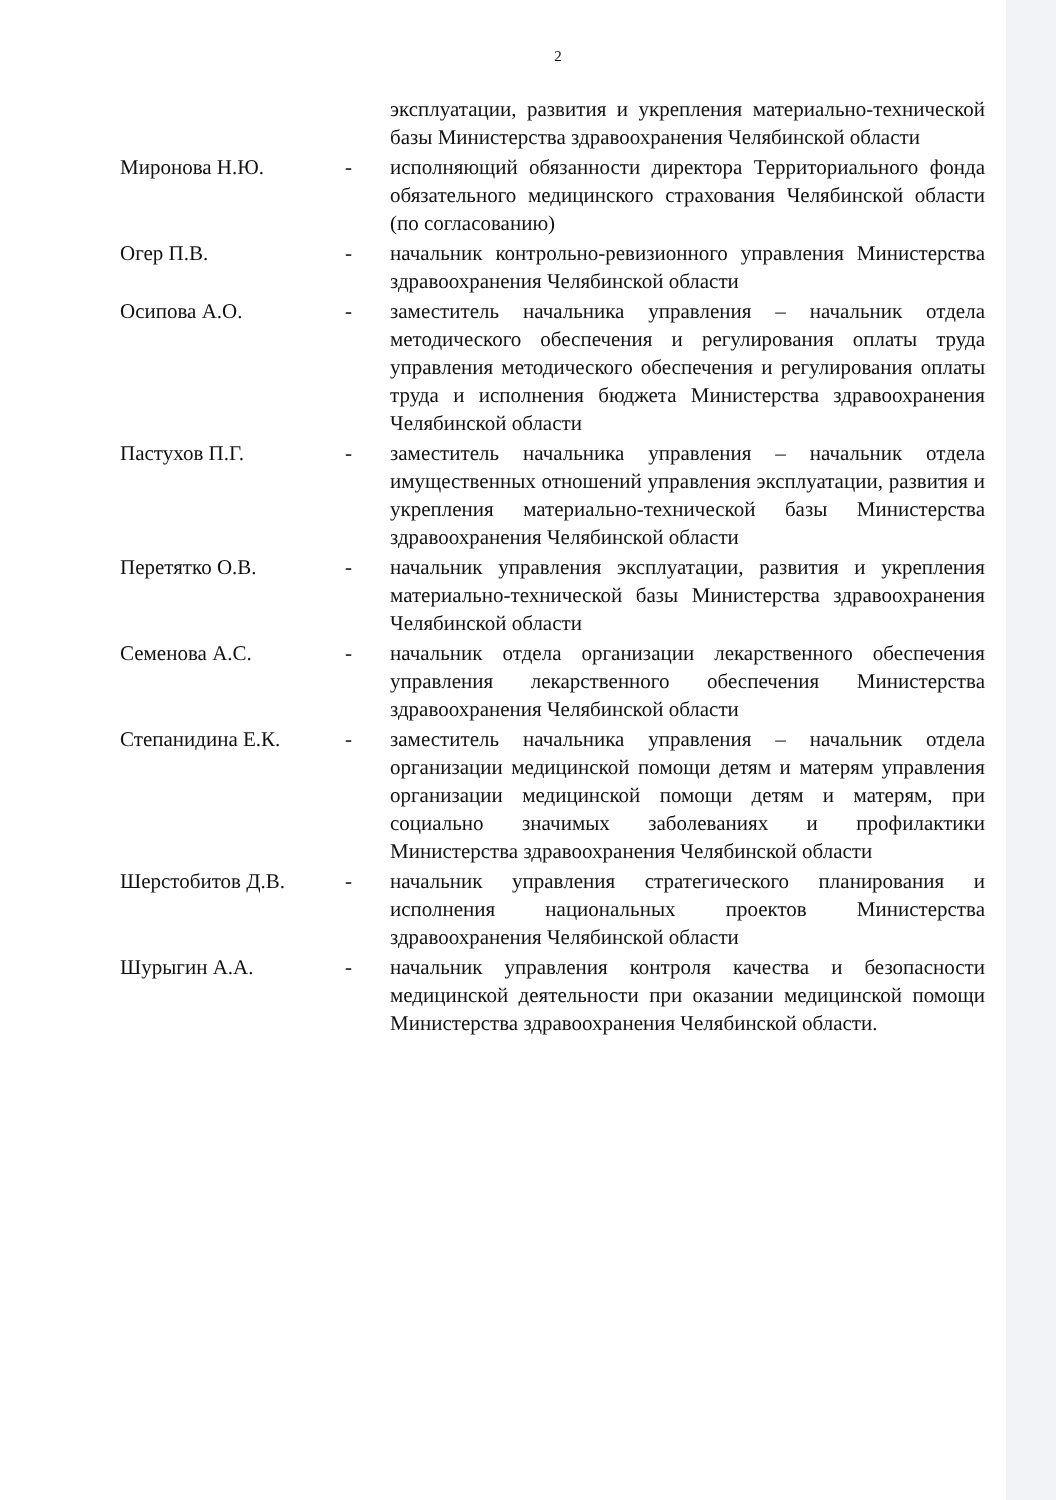2
| | | эксплуатации, развития и укрепления материально-технической базы Министерства здравоохранения Челябинской области |
| Миронова Н.Ю. | - | исполняющий обязанности директора Территориального фонда обязательного медицинского страхования Челябинской области (по согласованию) |
| Огер П.В. | - | начальник контрольно-ревизионного управления Министерства здравоохранения Челябинской области |
| Осипова А.О. | - | заместитель начальника управления – начальник отдела методического обеспечения и регулирования оплаты труда управления методического обеспечения и регулирования оплаты труда и исполнения бюджета Министерства здравоохранения Челябинской области |
| Пастухов П.Г. | - | заместитель начальника управления – начальник отдела имущественных отношений управления эксплуатации, развития и укрепления материально-технической базы Министерства здравоохранения Челябинской области |
| Перетятко О.В. | - | начальник управления эксплуатации, развития и укрепления материально-технической базы Министерства здравоохранения Челябинской области |
| Семенова А.С. | - | начальник отдела организации лекарственного обеспечения управления лекарственного обеспечения Министерства здравоохранения Челябинской области |
| Степанидина Е.К. | - | заместитель начальника управления – начальник отдела организации медицинской помощи детям и матерям управления организации медицинской помощи детям и матерям, при социально значимых заболеваниях и профилактики Министерства здравоохранения Челябинской области |
| Шерстобитов Д.В. | - | начальник управления стратегического планирования и исполнения национальных проектов Министерства здравоохранения Челябинской области |
| Шурыгин А.А. | - | начальник управления контроля качества и безопасности медицинской деятельности при оказании медицинской помощи Министерства здравоохранения Челябинской области. |